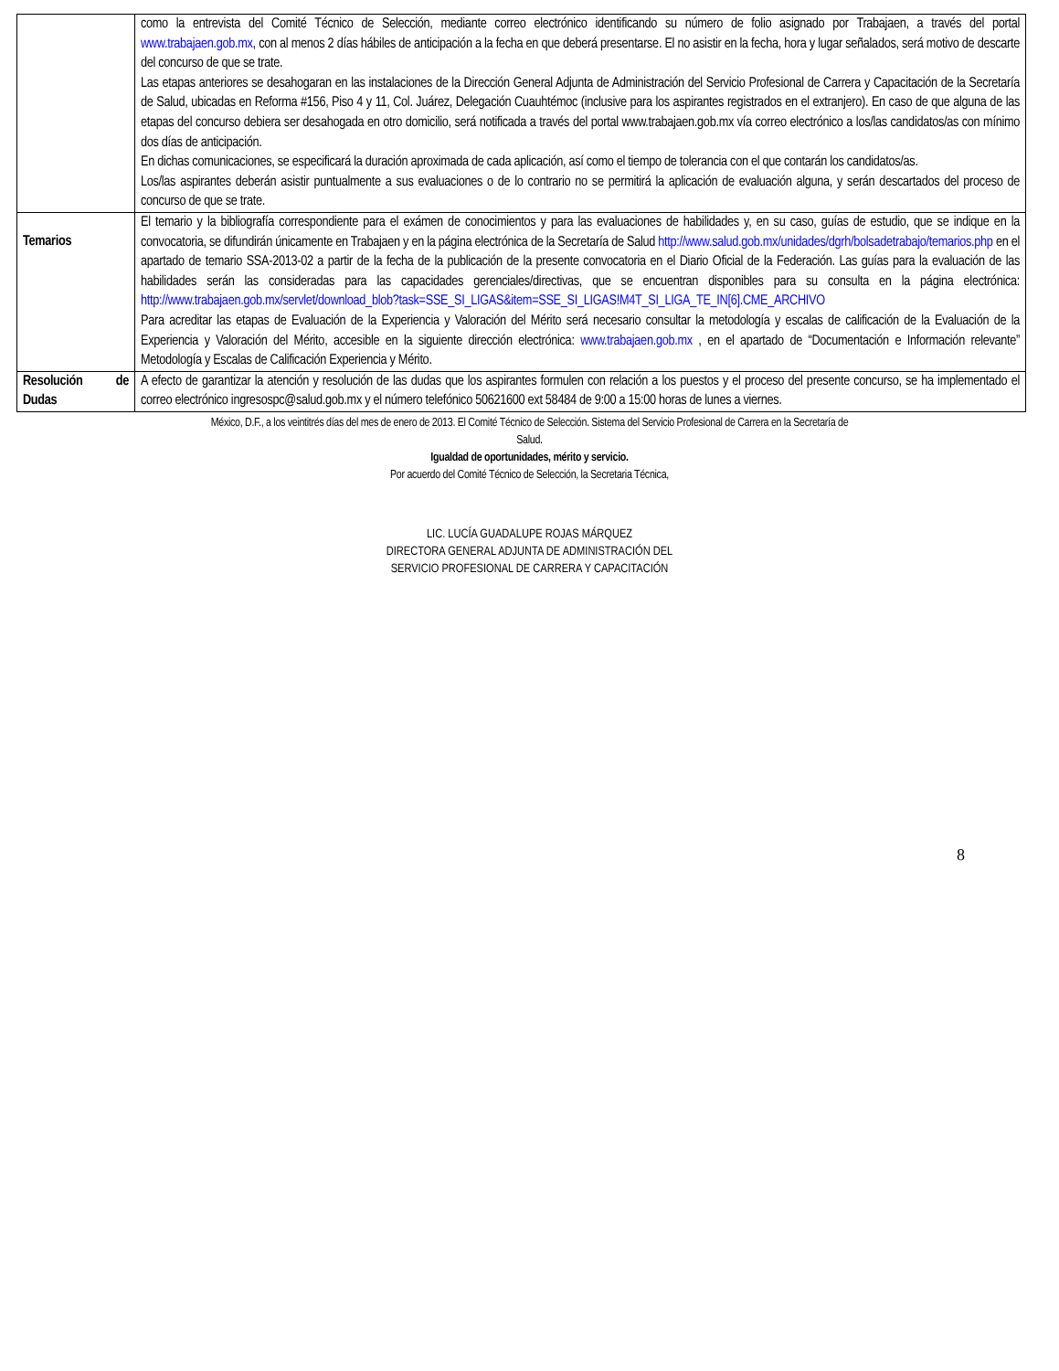| | como la entrevista del Comité Técnico de Selección, mediante correo electrónico identificando su número de folio asignado por Trabajaen, a través del portal www.trabajaen.gob.mx , con al menos 2 días hábiles de anticipación a la fecha en que deberá presentarse. El no asistir en la fecha, hora y lugar señalados, será motivo de descarte del concurso de que se trate. Las etapas anteriores se desahogaran en las instalaciones de la Dirección General Adjunta de Administración del Servicio Profesional de Carrera y Capacitación de la Secretaría de Salud, ubicadas en Reforma #156, Piso 4 y 11, Col. Juárez, Delegación Cuauhtémoc (inclusive para los aspirantes registrados en el extranjero). En caso de que alguna de las etapas del concurso debiera ser desahogada en otro domicilio, será notificada a través del portal www.trabajaen.gob.mx vía correo electrónico a los/las candidatos/as con mínimo dos días de anticipación. En dichas comunicaciones, se especificará la duración aproximada de cada aplicación, así como el tiempo de tolerancia con el que contarán los candidatos/as. Los/las aspirantes deberán asistir puntualmente a sus evaluaciones o de lo contrario no se permitirá la aplicación de evaluación alguna, y serán descartados del proceso de concurso de que se trate. |
| Temarios | El temario y la bibliografía correspondiente para el exámen de conocimientos y para las evaluaciones de habilidades y, en su caso, guías de estudio, que se indique en la convocatoria, se difundirán únicamente en Trabajaen y en la página electrónica de la Secretaría de Salud http://www.salud.gob.mx/unidades/dgrh/bolsadetrabajo/temarios.php en el apartado de temario SSA-2013-02 a partir de la fecha de la publicación de la presente convocatoria en el Diario Oficial de la Federación. Las guías para la evaluación de las habilidades serán las consideradas para las capacidades gerenciales/directivas, que se encuentran disponibles para su consulta en la página electrónica: http://www.trabajaen.gob.mx/servlet/download_blob?task=SSE_SI_LIGAS&item=SSE_SI_LIGAS!M4T_SI_LIGA_TE_IN[6].CME_ARCHIVO Para acreditar las etapas de Evaluación de la Experiencia y Valoración del Mérito será necesario consultar la metodología y escalas de calificación de la Evaluación de la Experiencia y Valoración del Mérito, accesible en la siguiente dirección electrónica: www.trabajaen.gob.mx , en el apartado de “Documentación e Información relevante” Metodología y Escalas de Calificación Experiencia y Mérito. |
| Resolución de Dudas | A efecto de garantizar la atención y resolución de las dudas que los aspirantes formulen con relación a los puestos y el proceso del presente concurso, se ha implementado el correo electrónico ingresospc@salud.gob.mx y el número telefónico 50621600 ext 58484 de 9:00 a 15:00 horas de lunes a viernes. |
México, D.F., a los veintitrés días del mes de enero de 2013. El Comité Técnico de Selección. Sistema del Servicio Profesional de Carrera en la Secretaría de
Salud.
Igualdad de oportunidades, mérito y servicio.
Por acuerdo del Comité Técnico de Selección, la Secretaria Técnica,
LIC. LUCÍA GUADALUPE ROJAS MÁRQUEZ
DIRECTORA GENERAL ADJUNTA DE ADMINISTRACIÓN DEL
SERVICIO PROFESIONAL DE CARRERA Y CAPACITACIÓN
8